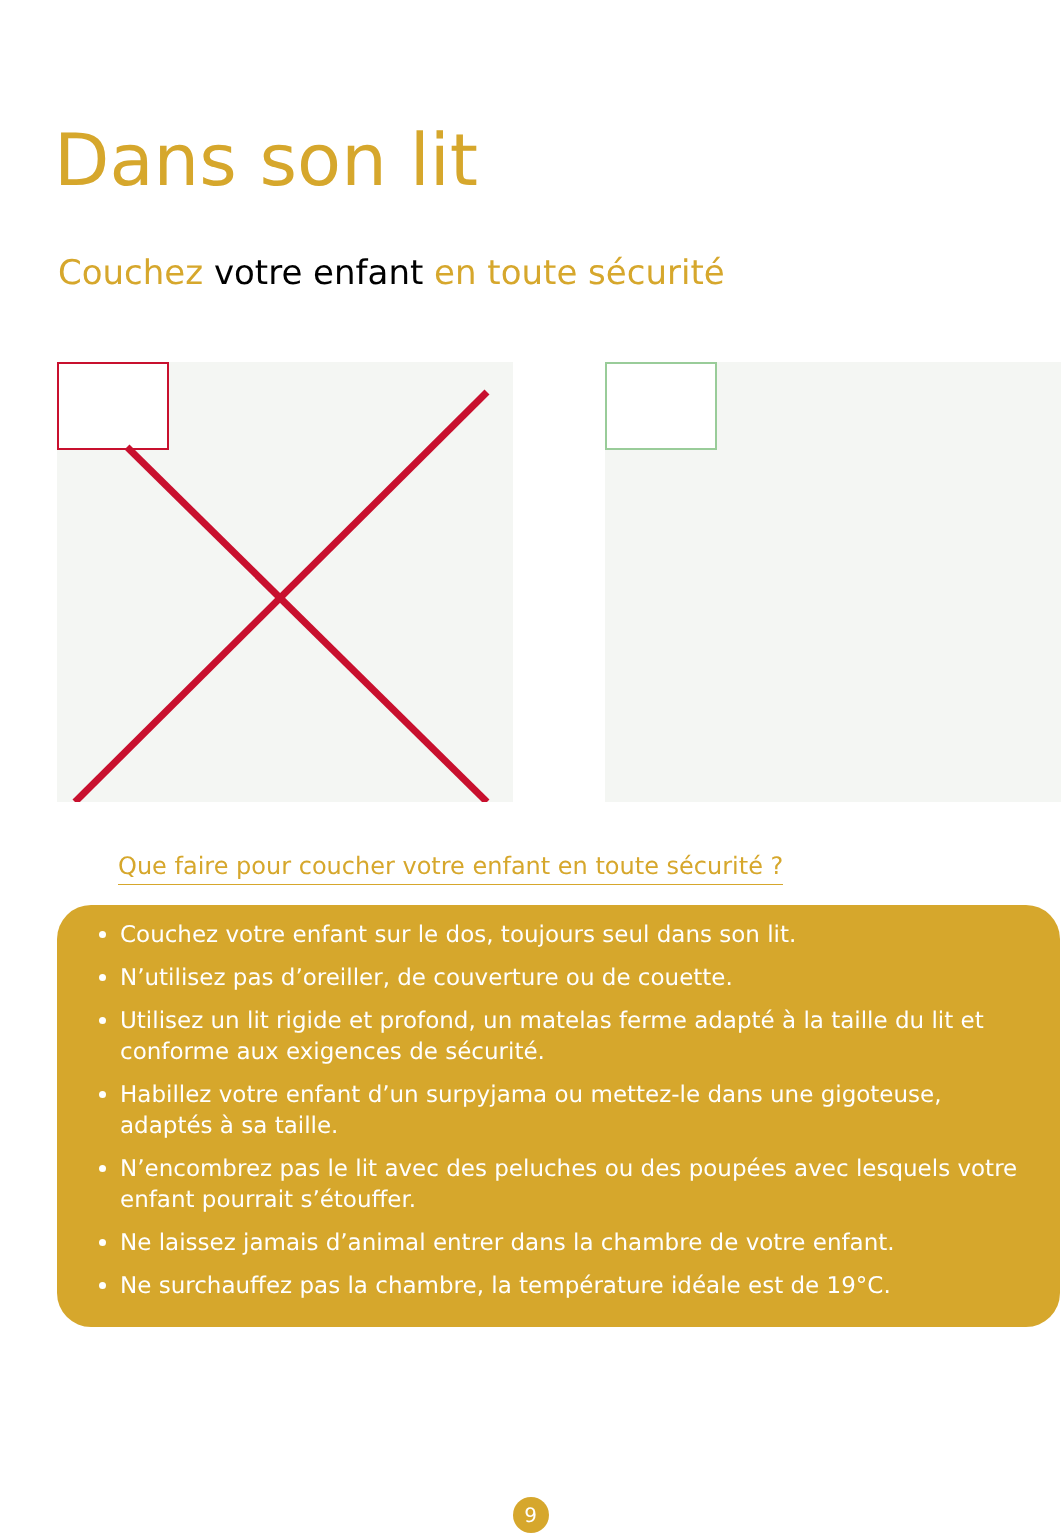Dans son lit
Couchez votre enfant en toute sécurité
Que faire pour coucher votre enfant en toute sécurité ?
Couchez votre enfant sur le dos, toujours seul dans son lit.
N’utilisez pas d’oreiller, de couverture ou de couette.
Utilisez un lit rigide et profond, un matelas ferme adapté à la taille du lit et conforme aux exigences de sécurité.
Habillez votre enfant d’un surpyjama ou mettez-le dans une gigoteuse, adaptés à sa taille.
N’encombrez pas le lit avec des peluches ou des poupées avec lesquels votre enfant pourrait s’étouffer.
Ne laissez jamais d’animal entrer dans la chambre de votre enfant.
Ne surchauffez pas la chambre, la température idéale est de 19°C.
9